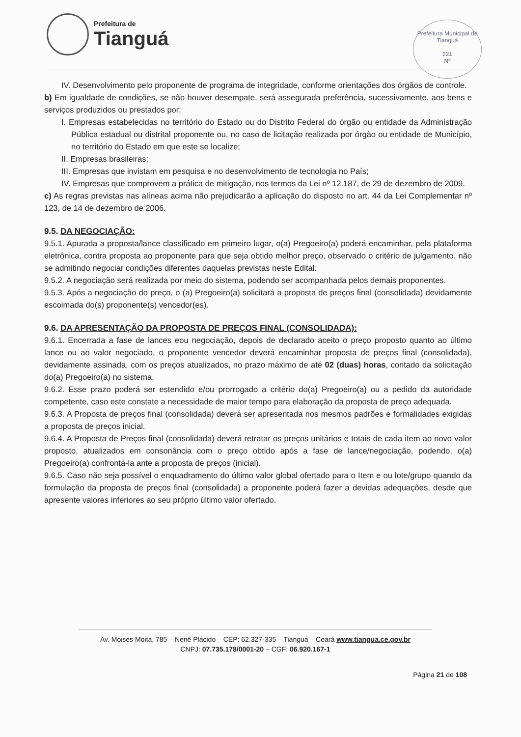Prefeitura de
Tianguá
Prefeitura Municipal de Tianguá
221
Nº
IV. Desenvolvimento pelo proponente de programa de integridade, conforme orientações dos órgãos de controle.
b) Em igualdade de condições, se não houver desempate, será assegurada preferência, sucessivamente, aos bens e serviços produzidos ou prestados por:
I. Empresas estabelecidas no território do Estado ou do Distrito Federal do órgão ou entidade da Administração Pública estadual ou distrital proponente ou, no caso de licitação realizada por órgão ou entidade de Município, no território do Estado em que este se localize;
II. Empresas brasileiras;
III. Empresas que invistam em pesquisa e no desenvolvimento de tecnologia no País;
IV. Empresas que comprovem a prática de mitigação, nos termos da Lei nº 12.187, de 29 de dezembro de 2009.
c) As regras previstas nas alíneas acima não prejudicarão a aplicação do disposto no art. 44 da Lei Complementar nº 123, de 14 de dezembro de 2006.
9.5. DA NEGOCIAÇÃO:
9.5.1. Apurada a proposta/lance classificado em primeiro lugar, o(a) Pregoeiro(a) poderá encaminhar, pela plataforma eletrônica, contra proposta ao proponente para que seja obtido melhor preço, observado o critério de julgamento, não se admitindo negociar condições diferentes daquelas previstas neste Edital.
9.5.2. A negociação será realizada por meio do sistema, podendo ser acompanhada pelos demais proponentes.
9.5.3. Após a negociação do preço, o (a) Pregoeiro(a) solicitará a proposta de preços final (consolidada) devidamente escoimada do(s) proponente(s) vencedor(es).
9.6. DA APRESENTAÇÃO DA PROPOSTA DE PREÇOS FINAL (CONSOLIDADA):
9.6.1. Encerrada a fase de lances eou negociação, depois de declarado aceito o preço proposto quanto ao último lance ou ao valor negociado, o proponente vencedor deverá encaminhar proposta de preços final (consolidada), devidamente assinada, com os preços atualizados, no prazo máximo de até 02 (duas) horas, contado da solicitação do(a) Pregoeiro(a) no sistema.
9.6.2. Esse prazo poderá ser estendido e/ou prorrogado a critério do(a) Pregoeiro(a) ou a pedido da autoridade competente, caso este constate a necessidade de maior tempo para elaboração da proposta de preço adequada.
9.6.3. A Proposta de preços final (consolidada) deverá ser apresentada nos mesmos padrões e formalidades exigidas a proposta de preços inicial.
9.6.4. A Proposta de Preços final (consolidada) deverá retratar os preços unitários e totais de cada item ao novo valor proposto, atualizados em consonância com o preço obtido após a fase de lance/negociação, podendo, o(a) Pregoeiro(a) confrontá-la ante a proposta de preços (inicial).
9.6.5. Caso não seja possível o enquadramento do último valor global ofertado para o Item e ou lote/grupo quando da formulação da proposta de preços final (consolidada) a proponente poderá fazer a devidas adequações, desde que apresente valores inferiores ao seu próprio último valor ofertado.
Av. Moises Moita, 785 – Nenê Plácido – CEP: 62.327-335 – Tianguá – Ceará www.tiangua.ce.gov.br
CNPJ: 07.735.178/0001-20 – CGF: 06.920.167-1
Página 21 de 108